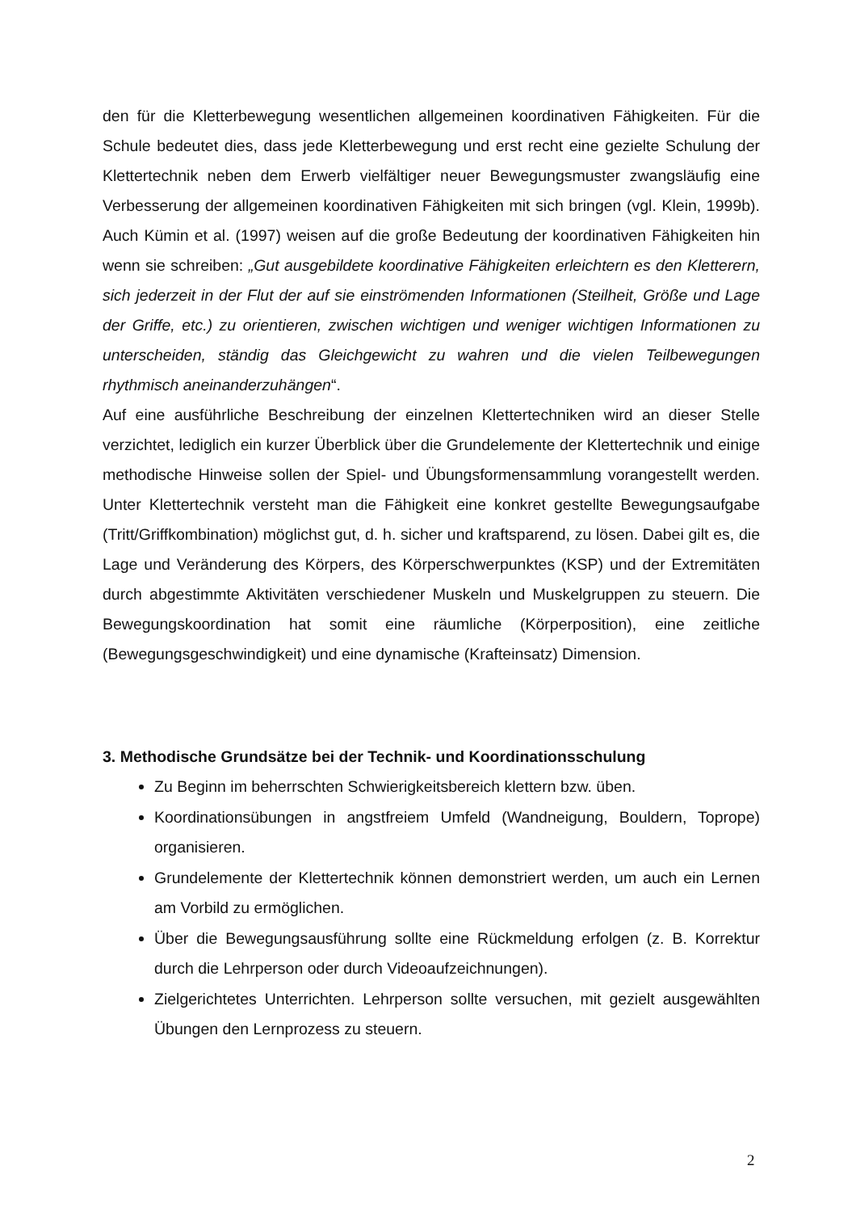den für die Kletterbewegung wesentlichen allgemeinen koordinativen Fähigkeiten. Für die Schule bedeutet dies, dass jede Kletterbewegung und erst recht eine gezielte Schulung der Klettertechnik neben dem Erwerb vielfältiger neuer Bewegungsmuster zwangsläufig eine Verbesserung der allgemeinen koordinativen Fähigkeiten mit sich bringen (vgl. Klein, 1999b). Auch Kümin et al. (1997) weisen auf die große Bedeutung der koordinativen Fähigkeiten hin wenn sie schreiben: „Gut ausgebildete koordinative Fähigkeiten erleichtern es den Kletterern, sich jederzeit in der Flut der auf sie einströmenden Informationen (Steilheit, Größe und Lage der Griffe, etc.) zu orientieren, zwischen wichtigen und weniger wichtigen Informationen zu unterscheiden, ständig das Gleichgewicht zu wahren und die vielen Teilbewegungen rhythmisch aneinanderzuhängen“.
Auf eine ausführliche Beschreibung der einzelnen Klettertechniken wird an dieser Stelle verzichtet, lediglich ein kurzer Überblick über die Grundelemente der Klettertechnik und einige methodische Hinweise sollen der Spiel- und Übungsformensammlung vorangestellt werden. Unter Klettertechnik versteht man die Fähigkeit eine konkret gestellte Bewegungsaufgabe (Tritt/Griffkombination) möglichst gut, d. h. sicher und kraftsparend, zu lösen. Dabei gilt es, die Lage und Veränderung des Körpers, des Körperschwerpunktes (KSP) und der Extremitäten durch abgestimmte Aktivitäten verschiedener Muskeln und Muskelgruppen zu steuern. Die Bewegungskoordination hat somit eine räumliche (Körperposition), eine zeitliche (Bewegungsgeschwindigkeit) und eine dynamische (Krafteinsatz) Dimension.
3. Methodische Grundsätze bei der Technik- und Koordinationsschulung
Zu Beginn im beherrschten Schwierigkeitsbereich klettern bzw. üben.
Koordinationsübungen in angstfreiem Umfeld (Wandneigung, Bouldern, Toprope) organisieren.
Grundelemente der Klettertechnik können demonstriert werden, um auch ein Lernen am Vorbild zu ermöglichen.
Über die Bewegungsausführung sollte eine Rückmeldung erfolgen (z. B. Korrektur durch die Lehrperson oder durch Videoaufzeichnungen).
Zielgerichtetes Unterrichten. Lehrperson sollte versuchen, mit gezielt ausgewählten Übungen den Lernprozess zu steuern.
2